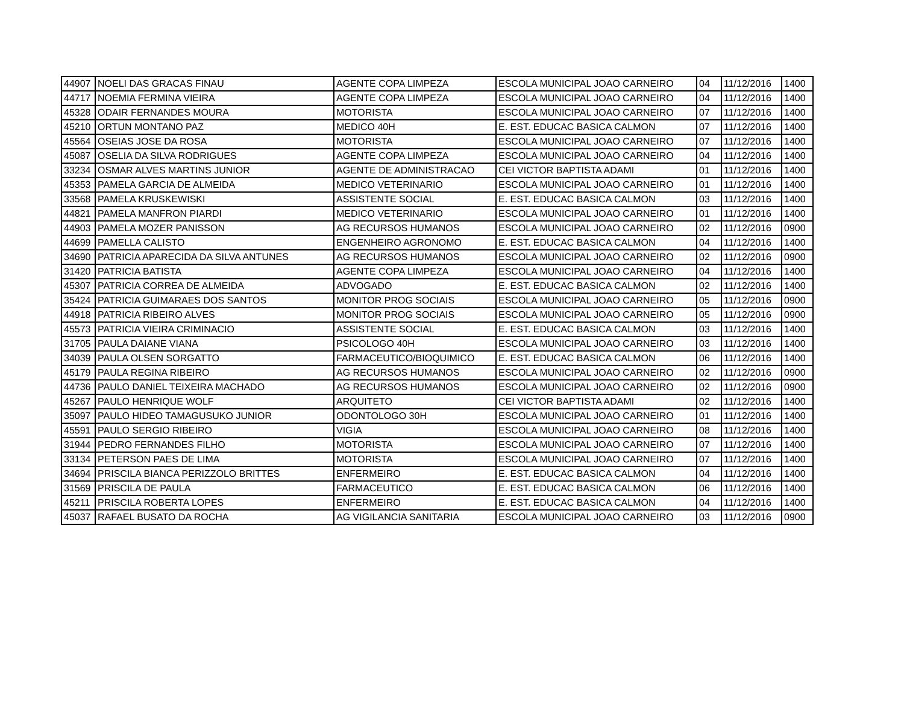| 44907 | NOELI DAS GRACAS FINAU | AGENTE COPA LIMPEZA | ESCOLA MUNICIPAL JOAO CARNEIRO | 04 | 11/12/2016 | 1400 |
| 44717 | NOEMIA FERMINA VIEIRA | AGENTE COPA LIMPEZA | ESCOLA MUNICIPAL JOAO CARNEIRO | 04 | 11/12/2016 | 1400 |
| 45328 | ODAIR FERNANDES MOURA | MOTORISTA | ESCOLA MUNICIPAL JOAO CARNEIRO | 07 | 11/12/2016 | 1400 |
| 45210 | ORTUN MONTANO PAZ | MEDICO 40H | E. EST. EDUCAC BASICA CALMON | 07 | 11/12/2016 | 1400 |
| 45564 | OSEIAS JOSE DA ROSA | MOTORISTA | ESCOLA MUNICIPAL JOAO CARNEIRO | 07 | 11/12/2016 | 1400 |
| 45087 | OSELIA DA SILVA RODRIGUES | AGENTE COPA LIMPEZA | ESCOLA MUNICIPAL JOAO CARNEIRO | 04 | 11/12/2016 | 1400 |
| 33234 | OSMAR ALVES MARTINS JUNIOR | AGENTE DE ADMINISTRACAO | CEI VICTOR BAPTISTA ADAMI | 01 | 11/12/2016 | 1400 |
| 45353 | PAMELA GARCIA DE ALMEIDA | MEDICO VETERINARIO | ESCOLA MUNICIPAL JOAO CARNEIRO | 01 | 11/12/2016 | 1400 |
| 33568 | PAMELA KRUSKEWISKI | ASSISTENTE SOCIAL | E. EST. EDUCAC BASICA CALMON | 03 | 11/12/2016 | 1400 |
| 44821 | PAMELA MANFRON PIARDI | MEDICO VETERINARIO | ESCOLA MUNICIPAL JOAO CARNEIRO | 01 | 11/12/2016 | 1400 |
| 44903 | PAMELA MOZER PANISSON | AG RECURSOS HUMANOS | ESCOLA MUNICIPAL JOAO CARNEIRO | 02 | 11/12/2016 | 0900 |
| 44699 | PAMELLA CALISTO | ENGENHEIRO AGRONOMO | E. EST. EDUCAC BASICA CALMON | 04 | 11/12/2016 | 1400 |
| 34690 | PATRICIA APARECIDA DA SILVA ANTUNES | AG RECURSOS HUMANOS | ESCOLA MUNICIPAL JOAO CARNEIRO | 02 | 11/12/2016 | 0900 |
| 31420 | PATRICIA BATISTA | AGENTE COPA LIMPEZA | ESCOLA MUNICIPAL JOAO CARNEIRO | 04 | 11/12/2016 | 1400 |
| 45307 | PATRICIA CORREA DE ALMEIDA | ADVOGADO | E. EST. EDUCAC BASICA CALMON | 02 | 11/12/2016 | 1400 |
| 35424 | PATRICIA GUIMARAES DOS SANTOS | MONITOR PROG SOCIAIS | ESCOLA MUNICIPAL JOAO CARNEIRO | 05 | 11/12/2016 | 0900 |
| 44918 | PATRICIA RIBEIRO ALVES | MONITOR PROG SOCIAIS | ESCOLA MUNICIPAL JOAO CARNEIRO | 05 | 11/12/2016 | 0900 |
| 45573 | PATRICIA VIEIRA CRIMINACIO | ASSISTENTE SOCIAL | E. EST. EDUCAC BASICA CALMON | 03 | 11/12/2016 | 1400 |
| 31705 | PAULA DAIANE VIANA | PSICOLOGO 40H | ESCOLA MUNICIPAL JOAO CARNEIRO | 03 | 11/12/2016 | 1400 |
| 34039 | PAULA OLSEN SORGATTO | FARMACEUTICO/BIOQUIMICO | E. EST. EDUCAC BASICA CALMON | 06 | 11/12/2016 | 1400 |
| 45179 | PAULA REGINA RIBEIRO | AG RECURSOS HUMANOS | ESCOLA MUNICIPAL JOAO CARNEIRO | 02 | 11/12/2016 | 0900 |
| 44736 | PAULO DANIEL TEIXEIRA MACHADO | AG RECURSOS HUMANOS | ESCOLA MUNICIPAL JOAO CARNEIRO | 02 | 11/12/2016 | 0900 |
| 45267 | PAULO HENRIQUE WOLF | ARQUITETO | CEI VICTOR BAPTISTA ADAMI | 02 | 11/12/2016 | 1400 |
| 35097 | PAULO HIDEO TAMAGUSUKO JUNIOR | ODONTOLOGO 30H | ESCOLA MUNICIPAL JOAO CARNEIRO | 01 | 11/12/2016 | 1400 |
| 45591 | PAULO SERGIO RIBEIRO | VIGIA | ESCOLA MUNICIPAL JOAO CARNEIRO | 08 | 11/12/2016 | 1400 |
| 31944 | PEDRO FERNANDES FILHO | MOTORISTA | ESCOLA MUNICIPAL JOAO CARNEIRO | 07 | 11/12/2016 | 1400 |
| 33134 | PETERSON PAES DE LIMA | MOTORISTA | ESCOLA MUNICIPAL JOAO CARNEIRO | 07 | 11/12/2016 | 1400 |
| 34694 | PRISCILA BIANCA PERIZZOLO BRITTES | ENFERMEIRO | E. EST. EDUCAC BASICA CALMON | 04 | 11/12/2016 | 1400 |
| 31569 | PRISCILA DE PAULA | FARMACEUTICO | E. EST. EDUCAC BASICA CALMON | 06 | 11/12/2016 | 1400 |
| 45211 | PRISCILA ROBERTA LOPES | ENFERMEIRO | E. EST. EDUCAC BASICA CALMON | 04 | 11/12/2016 | 1400 |
| 45037 | RAFAEL BUSATO DA ROCHA | AG VIGILANCIA SANITARIA | ESCOLA MUNICIPAL JOAO CARNEIRO | 03 | 11/12/2016 | 0900 |